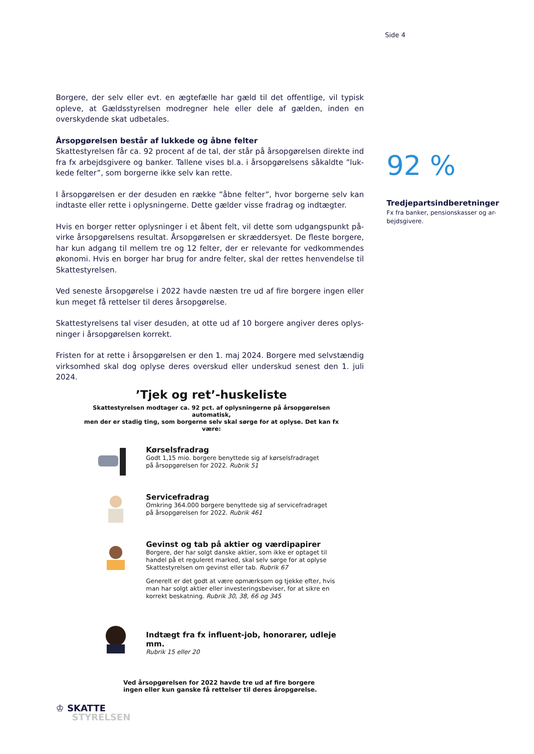Side 4
Borgere, der selv eller evt. en ægtefælle har gæld til det offentlige, vil typisk opleve, at Gældsstyrelsen modregner hele eller dele af gælden, inden en overskydende skat udbetales.
Årsopgørelsen består af lukkede og åbne felter
Skattestyrelsen får ca. 92 procent af de tal, der står på årsopgørelsen direkte ind fra fx arbejdsgivere og banker. Tallene vises bl.a. i årsopgørelsens såkaldte ”luk-kede felter”, som borgerne ikke selv kan rette.
I årsopgørelsen er der desuden en række ”åbne felter”, hvor borgerne selv kan indtaste eller rette i oplysningerne. Dette gælder visse fradrag og indtægter.
Hvis en borger retter oplysninger i et åbent felt, vil dette som udgangspunkt på-virke årsopgørelsens resultat. Årsopgørelsen er skræddersyet. De fleste borgere, har kun adgang til mellem tre og 12 felter, der er relevante for vedkommendes økonomi. Hvis en borger har brug for andre felter, skal der rettes henvendelse til Skattestyrelsen.
Ved seneste årsopgørelse i 2022 havde næsten tre ud af fire borgere ingen eller kun meget få rettelser til deres årsopgørelse.
Skattestyrelsens tal viser desuden, at otte ud af 10 borgere angiver deres oplys-ninger i årsopgørelsen korrekt.
Fristen for at rette i årsopgørelsen er den 1. maj 2024. Borgere med selvstændig virksomhed skal dog oplyse deres overskud eller underskud senest den 1. juli 2024.
92 %
Tredjepartsindberetninger
Fx fra banker, pensionskasser og ar-bejdsgivere.
’Tjek og ret’-huskeliste
Skattestyrelsen modtager ca. 92 pct. af oplysningerne på årsopgørelsen automatisk,
men der er stadig ting, som borgerne selv skal sørge for at oplyse. Det kan fx være:
Kørselsfradrag
Godt 1,15 mio. borgere benyttede sig af kørselsfradraget
på årsopgørelsen for 2022. Rubrik 51
Servicefradrag
Omkring 364.000 borgere benyttede sig af servicefradraget
på årsopgørelsen for 2022. Rubrik 461
Gevinst og tab på aktier og værdipapirer
Borgere, der har solgt danske aktier, som ikke er optaget til
handel på et reguleret marked, skal selv sørge for at oplyse
Skattestyrelsen om gevinst eller tab. Rubrik 67
Generelt er det godt at være opmærksom og tjekke efter, hvis
man har solgt aktier eller investeringsbeviser, for at sikre en
korrekt beskatning. Rubrik 30, 38, 66 og 345
Indtægt fra fx influent-job, honorarer, udleje mm.
Rubrik 15 eller 20
Ved årsopgørelsen for 2022 havde tre ud af fire borgere
ingen eller kun ganske få rettelser til deres åropgørelse.
♔ SKATTE
STYRELSEN